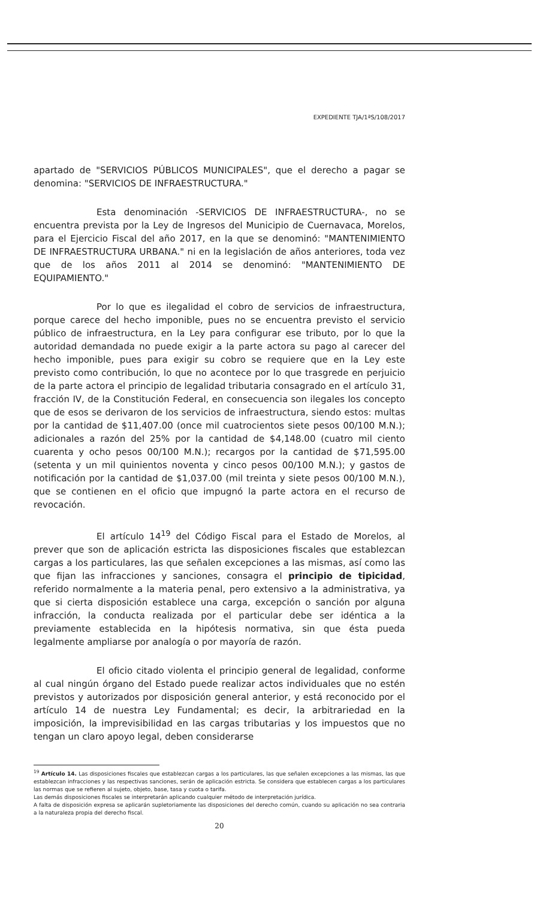EXPEDIENTE TJA/1ªS/108/2017
apartado de "SERVICIOS PÚBLICOS MUNICIPALES", que el derecho a pagar se denomina: "SERVICIOS DE INFRAESTRUCTURA."
Esta denominación -SERVICIOS DE INFRAESTRUCTURA-, no se encuentra prevista por la Ley de Ingresos del Municipio de Cuernavaca, Morelos, para el Ejercicio Fiscal del año 2017, en la que se denominó: "MANTENIMIENTO DE INFRAESTRUCTURA URBANA." ni en la legislación de años anteriores, toda vez que de los años 2011 al 2014 se denominó: "MANTENIMIENTO DE EQUIPAMIENTO."
Por lo que es ilegalidad el cobro de servicios de infraestructura, porque carece del hecho imponible, pues no se encuentra previsto el servicio público de infraestructura, en la Ley para configurar ese tributo, por lo que la autoridad demandada no puede exigir a la parte actora su pago al carecer del hecho imponible, pues para exigir su cobro se requiere que en la Ley este previsto como contribución, lo que no acontece por lo que trasgrede en perjuicio de la parte actora el principio de legalidad tributaria consagrado en el artículo 31, fracción IV, de la Constitución Federal, en consecuencia son ilegales los concepto que de esos se derivaron de los servicios de infraestructura, siendo estos: multas por la cantidad de $11,407.00 (once mil cuatrocientos siete pesos 00/100 M.N.); adicionales a razón del 25% por la cantidad de $4,148.00 (cuatro mil ciento cuarenta y ocho pesos 00/100 M.N.); recargos por la cantidad de $71,595.00 (setenta y un mil quinientos noventa y cinco pesos 00/100 M.N.); y gastos de notificación por la cantidad de $1,037.00 (mil treinta y siete pesos 00/100 M.N.), que se contienen en el oficio que impugnó la parte actora en el recurso de revocación.
El artículo 14<sup>19</sup> del Código Fiscal para el Estado de Morelos, al prever que son de aplicación estricta las disposiciones fiscales que establezcan cargas a los particulares, las que señalen excepciones a las mismas, así como las que fijan las infracciones y sanciones, consagra el principio de tipicidad, referido normalmente a la materia penal, pero extensivo a la administrativa, ya que si cierta disposición establece una carga, excepción o sanción por alguna infracción, la conducta realizada por el particular debe ser idéntica a la previamente establecida en la hipótesis normativa, sin que ésta pueda legalmente ampliarse por analogía o por mayoría de razón.
El oficio citado violenta el principio general de legalidad, conforme al cual ningún órgano del Estado puede realizar actos individuales que no estén previstos y autorizados por disposición general anterior, y está reconocido por el artículo 14 de nuestra Ley Fundamental; es decir, la arbitrariedad en la imposición, la imprevisibilidad en las cargas tributarias y los impuestos que no tengan un claro apoyo legal, deben considerarse
<sup>19</sup> Artículo 14. Las disposiciones fiscales que establezcan cargas a los particulares, las que señalen excepciones a las mismas, las que establezcan infracciones y las respectivas sanciones, serán de aplicación estricta. Se considera que establecen cargas a los particulares las normas que se refieren al sujeto, objeto, base, tasa y cuota o tarifa.
Las demás disposiciones fiscales se interpretarán aplicando cualquier método de interpretación jurídica.
A falta de disposición expresa se aplicarán supletoriamente las disposiciones del derecho común, cuando su aplicación no sea contraria a la naturaleza propia del derecho fiscal.
20